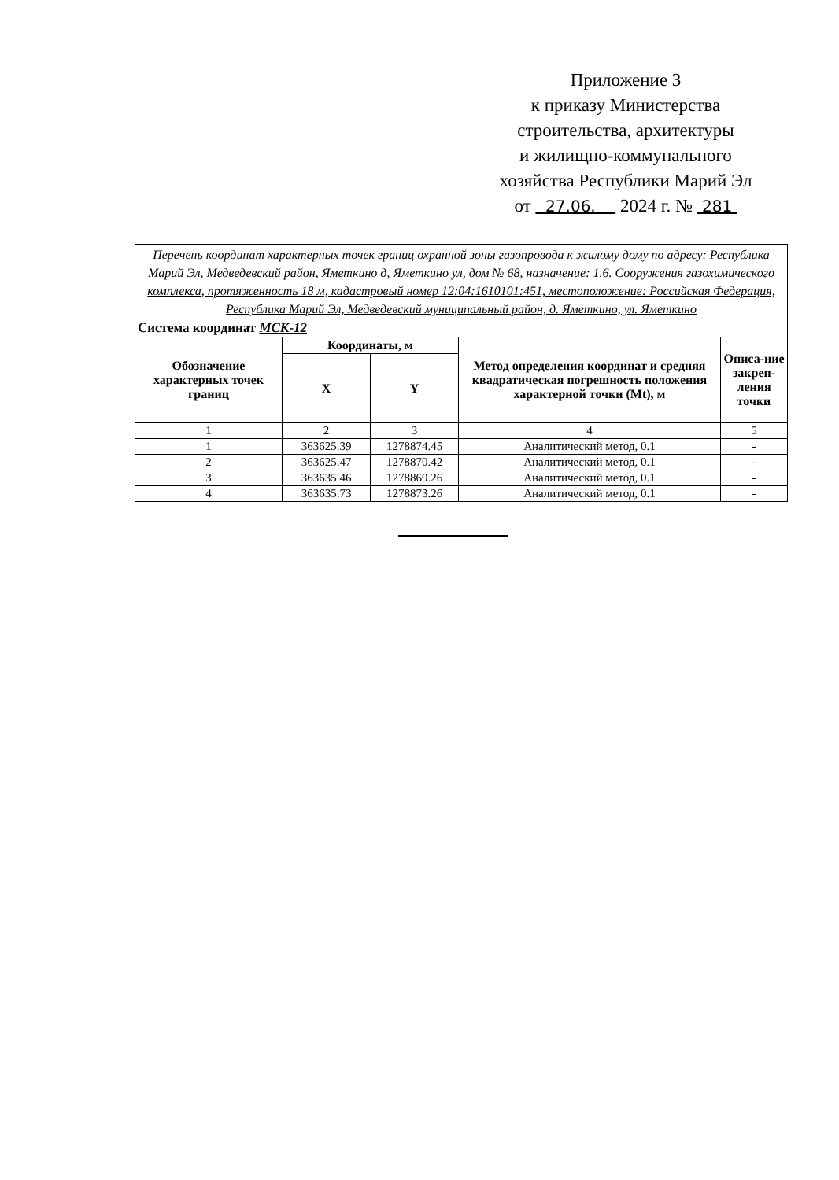Приложение 3
к приказу Министерства
строительства, архитектуры
и жилищно-коммунального
хозяйства Республики Марий Эл
от 27.06. 2024 г. № 281
| Перечень координат характерных точек границ охранной зоны газопровода к жилому дому по адресу: Республика Марий Эл, Медведевский район, Яметкино д, Яметкино ул, дом № 68, назначение: 1.6. Сооружения газохимического комплекса, протяженность 18 м, кадастровый номер 12:04:1610101:451, местоположение: Российская Федерация, Республика Марий Эл, Медведевский муниципальный район, д. Яметкино, ул. Яметкино | | | | |
| Система координат МСК-12 | | | | |
| Обозначение характерных точек границ | Координаты, м | | Метод определения координат и средняя квадратическая погрешность положения характерной точки (Mt), м | Описа-ние закреп-ления точки |
| | X | Y | | |
| 1 | 2 | 3 | 4 | 5 |
| 1 | 363625.39 | 1278874.45 | Аналитический метод, 0.1 | - |
| 2 | 363625.47 | 1278870.42 | Аналитический метод, 0.1 | - |
| 3 | 363635.46 | 1278869.26 | Аналитический метод, 0.1 | - |
| 4 | 363635.73 | 1278873.26 | Аналитический метод, 0.1 | - |